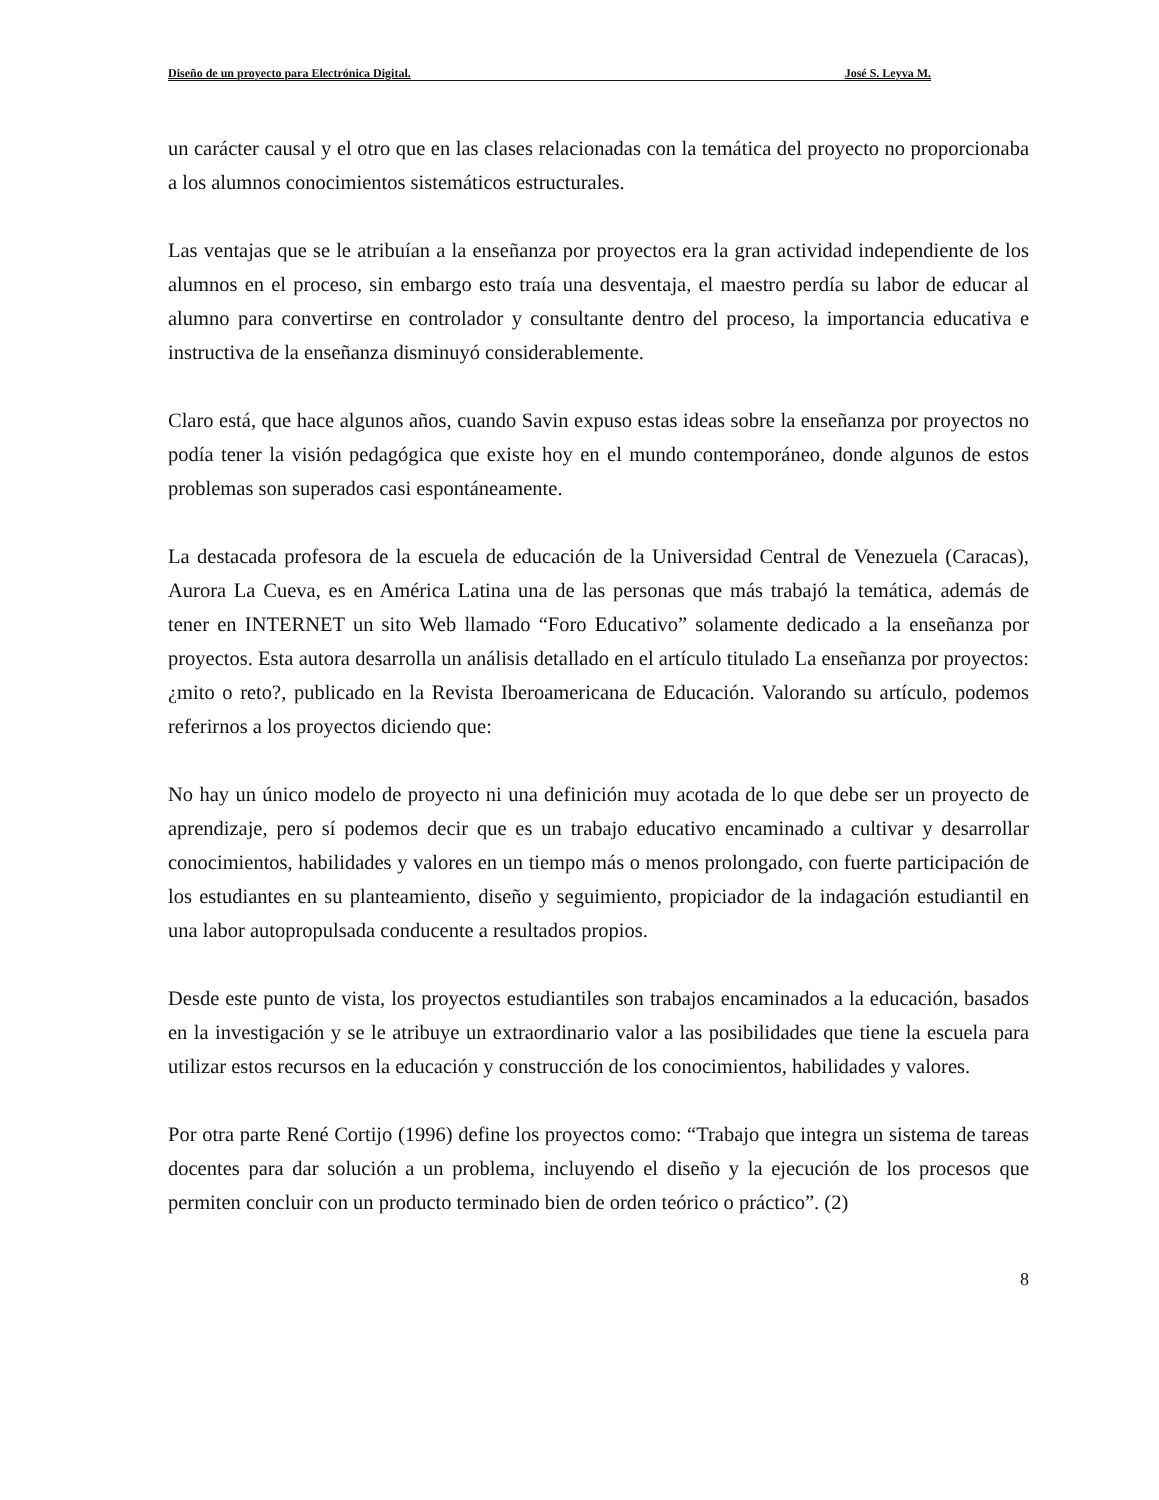Diseño de un proyecto para Electrónica Digital. José S. Leyva M.
un carácter causal y el otro que en las clases relacionadas con la temática del proyecto no proporcionaba a los alumnos conocimientos sistemáticos estructurales.
Las ventajas que se le atribuían a la enseñanza por proyectos era la gran actividad independiente de los alumnos en el proceso, sin embargo esto traía una desventaja, el maestro perdía su labor de educar al alumno para convertirse en controlador y consultante dentro del proceso, la importancia educativa e instructiva de la enseñanza disminuyó considerablemente.
Claro está, que hace algunos años, cuando Savin expuso estas ideas sobre la enseñanza por proyectos no podía tener la visión pedagógica que existe hoy en el mundo contemporáneo, donde algunos de estos problemas son superados casi espontáneamente.
La destacada profesora de la escuela de educación de la Universidad Central de Venezuela (Caracas), Aurora La Cueva, es en América Latina una de las personas que más trabajó la temática, además de tener en INTERNET un sito Web llamado “Foro Educativo” solamente dedicado a la enseñanza por proyectos. Esta autora desarrolla un análisis detallado en el artículo titulado La enseñanza por proyectos: ¿mito o reto?, publicado en la Revista Iberoamericana de Educación. Valorando su artículo, podemos referirnos a los proyectos diciendo que:
No hay un único modelo de proyecto ni una definición muy acotada de lo que debe ser un proyecto de aprendizaje, pero sí podemos decir que es un trabajo educativo encaminado a cultivar y desarrollar conocimientos, habilidades y valores en un tiempo más o menos prolongado, con fuerte participación de los estudiantes en su planteamiento, diseño y seguimiento, propiciador de la indagación estudiantil en una labor autopropulsada conducente a resultados propios.
Desde este punto de vista, los proyectos estudiantiles son trabajos encaminados a la educación, basados en la investigación y se le atribuye un extraordinario valor a las posibilidades que tiene la escuela para utilizar estos recursos en la educación y construcción de los conocimientos, habilidades y valores.
Por otra parte René Cortijo (1996) define los proyectos como: “Trabajo que integra un sistema de tareas docentes para dar solución a un problema, incluyendo el diseño y la ejecución de los procesos que permiten concluir con un producto terminado bien de orden teórico o práctico”. (2)
8